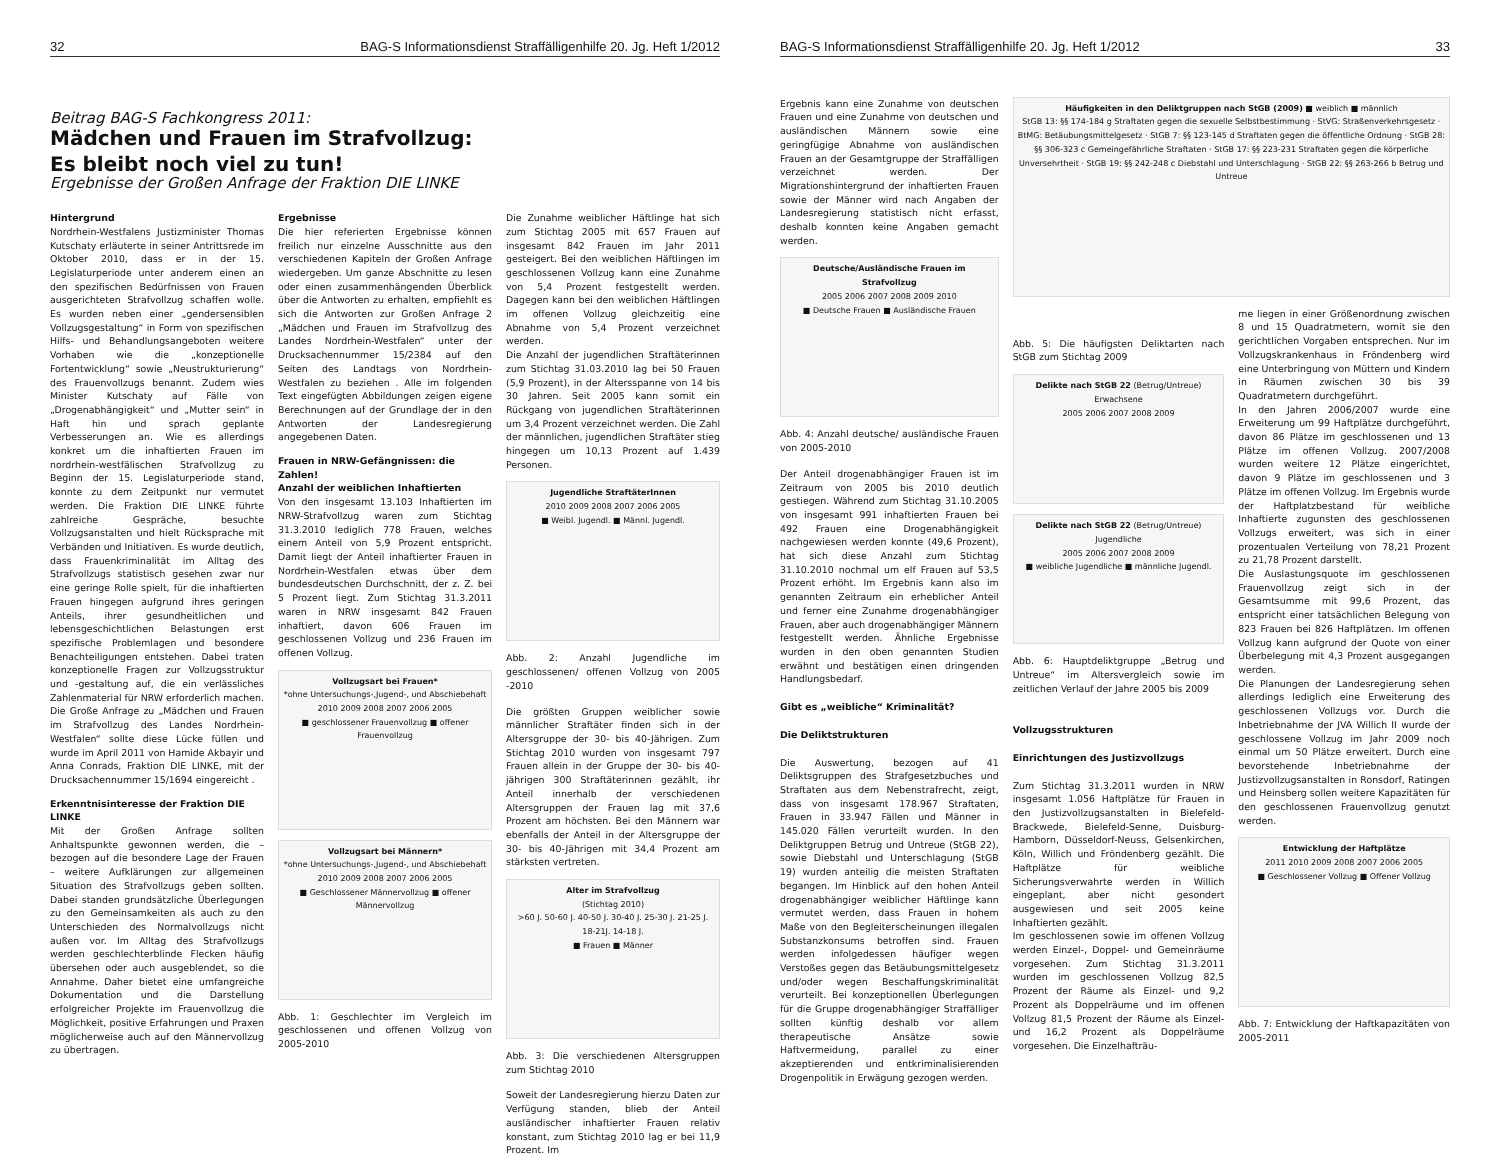32 BAG-S Informationsdienst Straffälligenhilfe 20. Jg. Heft 1/2012
Beitrag BAG-S Fachkongress 2011:
Mädchen und Frauen im Strafvollzug:
Es bleibt noch viel zu tun!
Ergebnisse der Großen Anfrage der Fraktion DIE LINKE
Hintergrund
Nordrhein-Westfalens Justizminister Thomas Kutschaty erläuterte in seiner Antrittsrede im Oktober 2010, dass er in der 15. Legislaturperiode unter anderem einen an den spezifischen Bedürfnissen von Frauen ausgerichteten Strafvollzug schaffen wolle. Es wurden neben einer „gendersensiblen Vollzugsgestaltung“ in Form von spezifischen Hilfs- und Behandlungsangeboten weitere Vorhaben wie die „konzeptionelle Fortentwicklung“ sowie „Neustrukturierung“ des Frauenvollzugs benannt. Zudem wies Minister Kutschaty auf Fälle von „Drogenabhängigkeit“ und „Mutter sein“ in Haft hin und sprach geplante Verbesserungen an. Wie es allerdings konkret um die inhaftierten Frauen im nordrhein-westfälischen Strafvollzug zu Beginn der 15. Legislaturperiode stand, konnte zu dem Zeitpunkt nur vermutet werden. Die Fraktion DIE LINKE führte zahlreiche Gespräche, besuchte Vollzugsanstalten und hielt Rücksprache mit Verbänden und Initiativen. Es wurde deutlich, dass Frauenkriminalität im Alltag des Strafvollzugs statistisch gesehen zwar nur eine geringe Rolle spielt, für die inhaftierten Frauen hingegen aufgrund ihres geringen Anteils, ihrer gesundheitlichen und lebensgeschichtlichen Belastungen erst spezifische Problemlagen und besondere Benachteiligungen entstehen. Dabei traten konzeptionelle Fragen zur Vollzugsstruktur und -gestaltung auf, die ein verlässliches Zahlenmaterial für NRW erforderlich machen. Die Große Anfrage zu „Mädchen und Frauen im Strafvollzug des Landes Nordrhein-Westfalen“ sollte diese Lücke füllen und wurde im April 2011 von Hamide Akbayir und Anna Conrads, Fraktion DIE LINKE, mit der Drucksachennummer 15/1694 eingereicht .
Erkenntnisinteresse der Fraktion DIE LINKE
Mit der Großen Anfrage sollten Anhaltspunkte gewonnen werden, die – bezogen auf die besondere Lage der Frauen – weitere Aufklärungen zur allgemeinen Situation des Strafvollzugs geben sollten. Dabei standen grundsätzliche Überlegungen zu den Gemeinsamkeiten als auch zu den Unterschieden des Normalvollzugs nicht außen vor. Im Alltag des Strafvollzugs werden geschlechterblinde Flecken häufig übersehen oder auch ausgeblendet, so die Annahme. Daher bietet eine umfangreiche Dokumentation und die Darstellung erfolgreicher Projekte im Frauenvollzug die Möglichkeit, positive Erfahrungen und Praxen möglicherweise auch auf den Männervollzug zu übertragen.
Ergebnisse
Die hier referierten Ergebnisse können freilich nur einzelne Ausschnitte aus den verschiedenen Kapiteln der Großen Anfrage wiedergeben. Um ganze Abschnitte zu lesen oder einen zusammenhängenden Überblick über die Antworten zu erhalten, empfiehlt es sich die Antworten zur Großen Anfrage 2 „Mädchen und Frauen im Strafvollzug des Landes Nordrhein-Westfalen“ unter der Drucksachennummer 15/2384 auf den Seiten des Landtags von Nordrhein-Westfalen zu beziehen . Alle im folgenden Text eingefügten Abbildungen zeigen eigene Berechnungen auf der Grundlage der in den Antworten der Landesregierung angegebenen Daten.
Frauen in NRW-Gefängnissen: die Zahlen!
Anzahl der weiblichen Inhaftierten
Von den insgesamt 13.103 Inhaftierten im NRW-Strafvollzug waren zum Stichtag 31.3.2010 lediglich 778 Frauen, welches einem Anteil von 5,9 Prozent entspricht. Damit liegt der Anteil inhaftierter Frauen in Nordrhein-Westfalen etwas über dem bundesdeutschen Durchschnitt, der z. Z. bei 5 Prozent liegt. Zum Stichtag 31.3.2011 waren in NRW insgesamt 842 Frauen inhaftiert, davon 606 Frauen im geschlossenen Vollzug und 236 Frauen im offenen Vollzug.
Vollzugsart bei Frauen*
*ohne Untersuchungs-,Jugend-, und Abschiebehaft
2010 2009 2008 2007 2006 2005
■ geschlossener Frauenvollzug ■ offener Frauenvollzug
Vollzugsart bei Männern*
*ohne Untersuchungs-,Jugend-, und Abschiebehaft
2010 2009 2008 2007 2006 2005
■ Geschlossener Männervollzug ■ offener Männervollzug
Abb. 1: Geschlechter im Vergleich im geschlossenen und offenen Vollzug von 2005-2010
Die Zunahme weiblicher Häftlinge hat sich zum Stichtag 2005 mit 657 Frauen auf insgesamt 842 Frauen im Jahr 2011 gesteigert. Bei den weiblichen Häftlingen im geschlossenen Vollzug kann eine Zunahme von 5,4 Prozent festgestellt werden. Dagegen kann bei den weiblichen Häftlingen im offenen Vollzug gleichzeitig eine Abnahme von 5,4 Prozent verzeichnet werden.
Die Anzahl der jugendlichen Straftäterinnen zum Stichtag 31.03.2010 lag bei 50 Frauen (5,9 Prozent), in der Altersspanne von 14 bis 30 Jahren. Seit 2005 kann somit ein Rückgang von jugendlichen Straftäterinnen um 3,4 Prozent verzeichnet werden. Die Zahl der männlichen, jugendlichen Straftäter stieg hingegen um 10,13 Prozent auf 1.439 Personen.
Jugendliche StraftäterInnen
2010 2009 2008 2007 2006 2005
■ Weibl. Jugendl. ■ Männl. Jugendl.
Abb. 2: Anzahl Jugendliche im geschlossenen/ offenen Vollzug von 2005 -2010
Die größten Gruppen weiblicher sowie männlicher Straftäter finden sich in der Altersgruppe der 30- bis 40-Jährigen. Zum Stichtag 2010 wurden von insgesamt 797 Frauen allein in der Gruppe der 30- bis 40-jährigen 300 Straftäterinnen gezählt, ihr Anteil innerhalb der verschiedenen Altersgruppen der Frauen lag mit 37,6 Prozent am höchsten. Bei den Männern war ebenfalls der Anteil in der Altersgruppe der 30- bis 40-Jährigen mit 34,4 Prozent am stärksten vertreten.
Alter im Strafvollzug
(Stichtag 2010)
>60 J. 50-60 J. 40-50 J. 30-40 J. 25-30 J. 21-25 J. 18-21J. 14-18 J.
■ Frauen ■ Männer
Abb. 3: Die verschiedenen Altersgruppen zum Stichtag 2010
Soweit der Landesregierung hierzu Daten zur Verfügung standen, blieb der Anteil ausländischer inhaftierter Frauen relativ konstant, zum Stichtag 2010 lag er bei 11,9 Prozent. Im
BAG-S Informationsdienst Straffälligenhilfe 20. Jg. Heft 1/2012 33
Ergebnis kann eine Zunahme von deutschen Frauen und eine Zunahme von deutschen und ausländischen Männern sowie eine geringfügige Abnahme von ausländischen Frauen an der Gesamtgruppe der Straffälligen verzeichnet werden. Der Migrationshintergrund der inhaftierten Frauen sowie der Männer wird nach Angaben der Landesregierung statistisch nicht erfasst, deshalb konnten keine Angaben gemacht werden.
Deutsche/Ausländische Frauen im Strafvollzug
2005 2006 2007 2008 2009 2010
■ Deutsche Frauen ■ Ausländische Frauen
Abb. 4: Anzahl deutsche/ ausländische Frauen von 2005-2010
Der Anteil drogenabhängiger Frauen ist im Zeitraum von 2005 bis 2010 deutlich gestiegen. Während zum Stichtag 31.10.2005 von insgesamt 991 inhaftierten Frauen bei 492 Frauen eine Drogenabhängigkeit nachgewiesen werden konnte (49,6 Prozent), hat sich diese Anzahl zum Stichtag 31.10.2010 nochmal um elf Frauen auf 53,5 Prozent erhöht. Im Ergebnis kann also im genannten Zeitraum ein erheblicher Anteil und ferner eine Zunahme drogenabhängiger Frauen, aber auch drogenabhängiger Männern festgestellt werden. Ähnliche Ergebnisse wurden in den oben genannten Studien erwähnt und bestätigen einen dringenden Handlungsbedarf.
Gibt es „weibliche“ Kriminalität?
Die Deliktstrukturen
Die Auswertung, bezogen auf 41 Deliktsgruppen des Strafgesetzbuches und Straftaten aus dem Nebenstrafrecht, zeigt, dass von insgesamt 178.967 Straftaten, Frauen in 33.947 Fällen und Männer in 145.020 Fällen verurteilt wurden. In den Deliktgruppen Betrug und Untreue (StGB 22), sowie Diebstahl und Unterschlagung (StGB 19) wurden anteilig die meisten Straftaten begangen. Im Hinblick auf den hohen Anteil drogenabhängiger weiblicher Häftlinge kann vermutet werden, dass Frauen in hohem Maße von den Begleiterscheinungen illegalen Substanzkonsums betroffen sind. Frauen werden infolgedessen häufiger wegen Verstoßes gegen das Betäubungsmittelgesetz und/oder wegen Beschaffungskriminalität verurteilt. Bei konzeptionellen Überlegungen für die Gruppe drogenabhängiger Straffälliger sollten künftig deshalb vor allem therapeutische Ansätze sowie Haftvermeidung, parallel zu einer akzeptierenden und entkriminalisierenden Drogenpolitik in Erwägung gezogen werden.
Häufigkeiten in den Deliktgruppen nach StGB (2009) ■ weiblich ■ männlich
StGB 13: §§ 174-184 g Straftaten gegen die sexuelle Selbstbestimmung · StVG: Straßenverkehrsgesetz · BtMG: Betäubungsmittelgesetz · StGB 7: §§ 123-145 d Straftaten gegen die öffentliche Ordnung · StGB 28: §§ 306-323 c Gemeingefährliche Straftaten · StGB 17: §§ 223-231 Straftaten gegen die körperliche Unversehrtheit · StGB 19: §§ 242-248 c Diebstahl und Unterschlagung · StGB 22: §§ 263-266 b Betrug und Untreue
Abb. 5: Die häufigsten Deliktarten nach StGB zum Stichtag 2009
Delikte nach StGB 22 (Betrug/Untreue) Erwachsene
2005 2006 2007 2008 2009
Delikte nach StGB 22 (Betrug/Untreue) Jugendliche
2005 2006 2007 2008 2009
■ weibliche Jugendliche ■ männliche Jugendl.
Abb. 6: Hauptdeliktgruppe „Betrug und Untreue“ im Altersvergleich sowie im zeitlichen Verlauf der Jahre 2005 bis 2009
Vollzugsstrukturen
Einrichtungen des Justizvollzugs
Zum Stichtag 31.3.2011 wurden in NRW insgesamt 1.056 Haftplätze für Frauen in den Justizvollzugsanstalten in Bielefeld-Brackwede, Bielefeld-Senne, Duisburg-Hamborn, Düsseldorf-Neuss, Gelsenkirchen, Köln, Willich und Fröndenberg gezählt. Die Haftplätze für weibliche Sicherungsverwahrte werden in Willich eingeplant, aber nicht gesondert ausgewiesen und seit 2005 keine Inhaftierten gezählt.
Im geschlossenen sowie im offenen Vollzug werden Einzel-, Doppel- und Gemeinräume vorgesehen. Zum Stichtag 31.3.2011 wurden im geschlossenen Vollzug 82,5 Prozent der Räume als Einzel- und 9,2 Prozent als Doppelräume und im offenen Vollzug 81,5 Prozent der Räume als Einzel- und 16,2 Prozent als Doppelräume vorgesehen. Die Einzelhafträu-
me liegen in einer Größenordnung zwischen 8 und 15 Quadratmetern, womit sie den gerichtlichen Vorgaben entsprechen. Nur im Vollzugskrankenhaus in Fröndenberg wird eine Unterbringung von Müttern und Kindern in Räumen zwischen 30 bis 39 Quadratmetern durchgeführt.
In den Jahren 2006/2007 wurde eine Erweiterung um 99 Haftplätze durchgeführt, davon 86 Plätze im geschlossenen und 13 Plätze im offenen Vollzug. 2007/2008 wurden weitere 12 Plätze eingerichtet, davon 9 Plätze im geschlossenen und 3 Plätze im offenen Vollzug. Im Ergebnis wurde der Haftplatzbestand für weibliche Inhaftierte zugunsten des geschlossenen Vollzugs erweitert, was sich in einer prozentualen Verteilung von 78,21 Prozent zu 21,78 Prozent darstellt.
Die Auslastungsquote im geschlossenen Frauenvollzug zeigt sich in der Gesamtsumme mit 99,6 Prozent, das entspricht einer tatsächlichen Belegung von 823 Frauen bei 826 Haftplätzen. Im offenen Vollzug kann aufgrund der Quote von einer Überbelegung mit 4,3 Prozent ausgegangen werden.
Die Planungen der Landesregierung sehen allerdings lediglich eine Erweiterung des geschlossenen Vollzugs vor. Durch die Inbetriebnahme der JVA Willich II wurde der geschlossene Vollzug im Jahr 2009 noch einmal um 50 Plätze erweitert. Durch eine bevorstehende Inbetriebnahme der Justizvollzugsanstalten in Ronsdorf, Ratingen und Heinsberg sollen weitere Kapazitäten für den geschlossenen Frauenvollzug genutzt werden.
Entwicklung der Haftplätze
2011 2010 2009 2008 2007 2006 2005
■ Geschlossener Vollzug ■ Offener Vollzug
Abb. 7: Entwicklung der Haftkapazitäten von 2005-2011